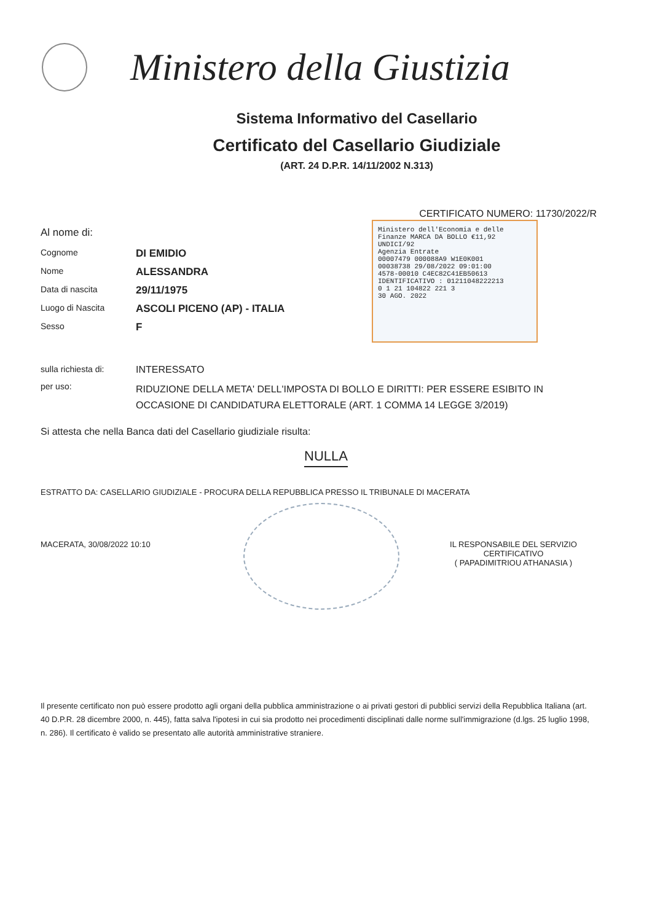Ministero della Giustizia
Sistema Informativo del Casellario
Certificato del Casellario Giudiziale
(ART. 24 D.P.R. 14/11/2002 N.313)
CERTIFICATO NUMERO: 11730/2022/R
Al nome di:
Cognome DI EMIDIO
Nome ALESSANDRA
Data di nascita 29/11/1975
Luogo di Nascita ASCOLI PICENO (AP) - ITALIA
Sesso F
Ministero dell'Economia e delle Finanze MARCA DA BOLLO €11,92 UNDICI/92
Agenzia Entrate
00007479 000088A9 W1E0K001
00038738 29/08/2022 09:01:00
4578-00010 C4EC82C41EB50613
IDENTIFICATIVO : 01211048222213
0 1 21 104822 221 3
30 AGO. 2022
sulla richiesta di: INTERESSATO
per uso: RIDUZIONE DELLA META' DELL'IMPOSTA DI BOLLO E DIRITTI: PER ESSERE ESIBITO IN OCCASIONE DI CANDIDATURA ELETTORALE (ART. 1 COMMA 14 LEGGE 3/2019)
Si attesta che nella Banca dati del Casellario giudiziale risulta:
NULLA
ESTRATTO DA: CASELLARIO GIUDIZIALE - PROCURA DELLA REPUBBLICA PRESSO IL TRIBUNALE DI MACERATA
MACERATA, 30/08/2022 10:10 IL RESPONSABILE DEL SERVIZIO CERTIFICATIVO
( PAPADIMITRIOU ATHANASIA )
Il presente certificato non può essere prodotto agli organi della pubblica amministrazione o ai privati gestori di pubblici servizi della Repubblica Italiana (art. 40 D.P.R. 28 dicembre 2000, n. 445), fatta salva l'ipotesi in cui sia prodotto nei procedimenti disciplinati dalle norme sull'immigrazione (d.lgs. 25 luglio 1998, n. 286). Il certificato è valido se presentato alle autorità amministrative straniere.